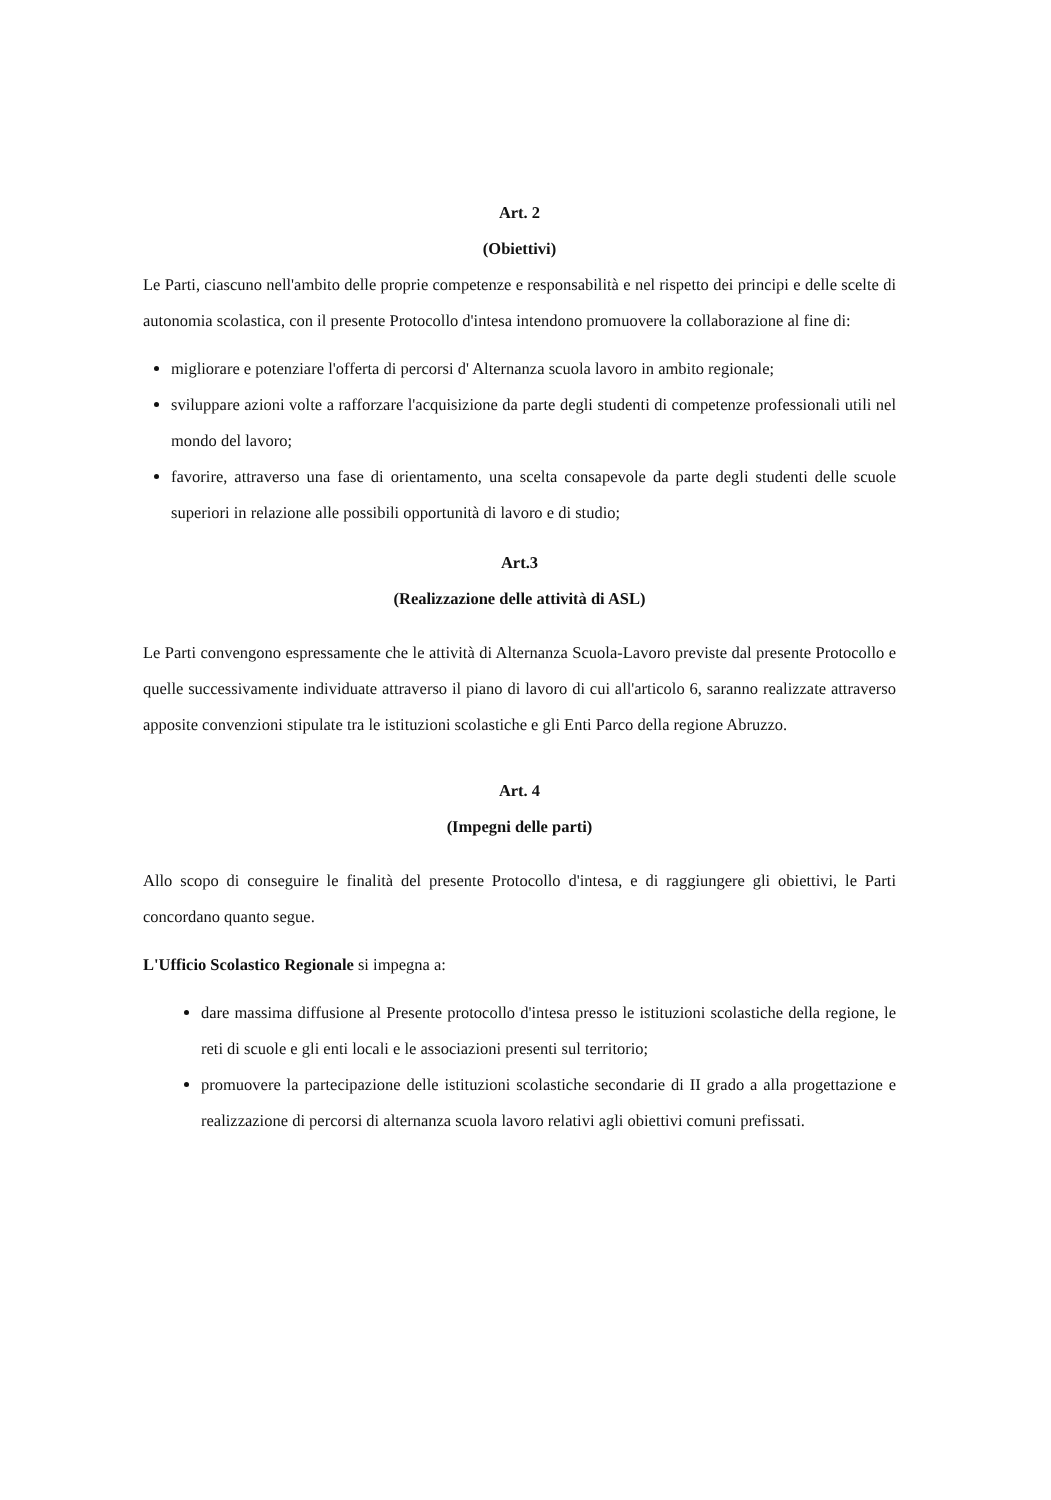Art. 2
(Obiettivi)
Le Parti, ciascuno nell'ambito delle proprie competenze e responsabilità e nel rispetto dei principi e delle scelte di autonomia scolastica, con il presente Protocollo d'intesa intendono promuovere la collaborazione al fine di:
migliorare e potenziare l'offerta di percorsi d' Alternanza scuola lavoro in ambito regionale;
sviluppare azioni volte a rafforzare l'acquisizione da parte degli studenti di competenze professionali utili nel mondo del lavoro;
favorire, attraverso una fase di orientamento, una scelta consapevole da parte degli studenti delle scuole superiori in relazione alle possibili opportunità di lavoro e di studio;
Art.3
(Realizzazione delle attività di ASL)
Le Parti convengono espressamente che le attività di Alternanza Scuola-Lavoro previste dal presente Protocollo e quelle successivamente individuate attraverso il piano di lavoro di cui all'articolo 6, saranno realizzate attraverso apposite convenzioni stipulate tra le istituzioni scolastiche e gli Enti Parco della regione Abruzzo.
Art. 4
(Impegni delle parti)
Allo scopo di conseguire le finalità del presente Protocollo d'intesa, e di raggiungere gli obiettivi, le Parti concordano quanto segue.
L'Ufficio Scolastico Regionale si impegna a:
dare massima diffusione al Presente protocollo d'intesa presso le istituzioni scolastiche della regione, le reti di scuole e gli enti locali e le associazioni presenti sul territorio;
promuovere la partecipazione delle istituzioni scolastiche secondarie di II grado a alla progettazione e realizzazione di percorsi di alternanza scuola lavoro relativi agli obiettivi comuni prefissati.